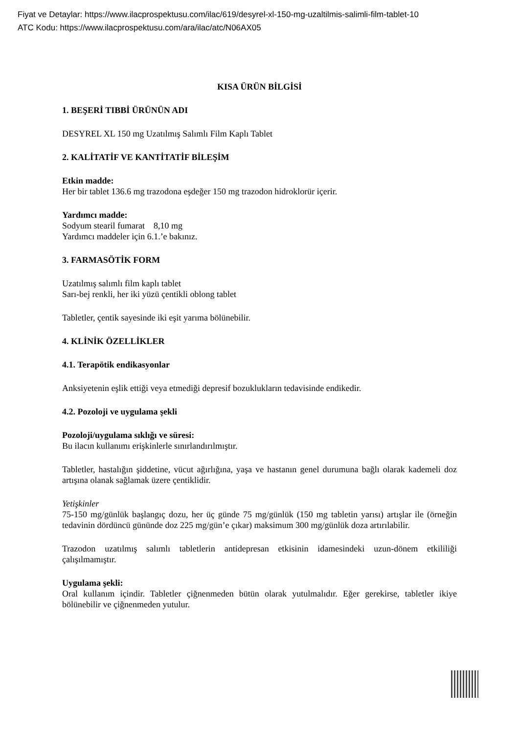Fiyat ve Detaylar: https://www.ilacprospektusu.com/ilac/619/desyrel-xl-150-mg-uzaltilmis-salimli-film-tablet-10
ATC Kodu: https://www.ilacprospektusu.com/ara/ilac/atc/N06AX05
KISA ÜRÜN BİLGİSİ
1. BEŞERİ TIBBİ ÜRÜNÜN ADI
DESYREL XL 150 mg Uzatılmış Salımlı Film Kaplı Tablet
2. KALİTATİF VE KANTİTATİF BİLEŞİM
Etkin madde:
Her bir tablet 136.6 mg trazodona eşdeğer 150 mg trazodon hidroklorür içerir.
Yardımcı madde:
Sodyum stearil fumarat 8,10 mg
Yardımcı maddeler için 6.1.’e bakınız.
3. FARMASÖTİK FORM
Uzatılmış salımlı film kaplı tablet
Sarı-bej renkli, her iki yüzü çentikli oblong tablet
Tabletler, çentik sayesinde iki eşit yarıma bölünebilir.
4. KLİNİK ÖZELLİKLER
4.1. Terapötik endikasyonlar
Anksiyetenin eşlik ettiği veya etmediği depresif bozuklukların tedavisinde endikedir.
4.2. Pozoloji ve uygulama şekli
Pozoloji/uygulama sıklığı ve süresi:
Bu ilacın kullanımı erişkinlerle sınırlandırılmıştır.
Tabletler, hastalığın şiddetine, vücut ağırlığına, yaşa ve hastanın genel durumuna bağlı olarak kademeli doz artışına olanak sağlamak üzere çentiklidir.
Yetişkinler
75-150 mg/günlük başlangıç dozu, her üç günde 75 mg/günlük (150 mg tabletin yarısı) artışlar ile (örneğin tedavinin dördüncü gününde doz 225 mg/gün’e çıkar) maksimum 300 mg/günlük doza artırılabilir.
Trazodon uzatılmış salımlı tabletlerin antidepresan etkisinin idamesindeki uzun-dönem etkililiği çalışılmamıştır.
Uygulama şekli:
Oral kullanım içindir. Tabletler çiğnenmeden bütün olarak yutulmalıdır. Eğer gerekirse, tabletler ikiye bölünebilir ve çiğnenmeden yutulur.